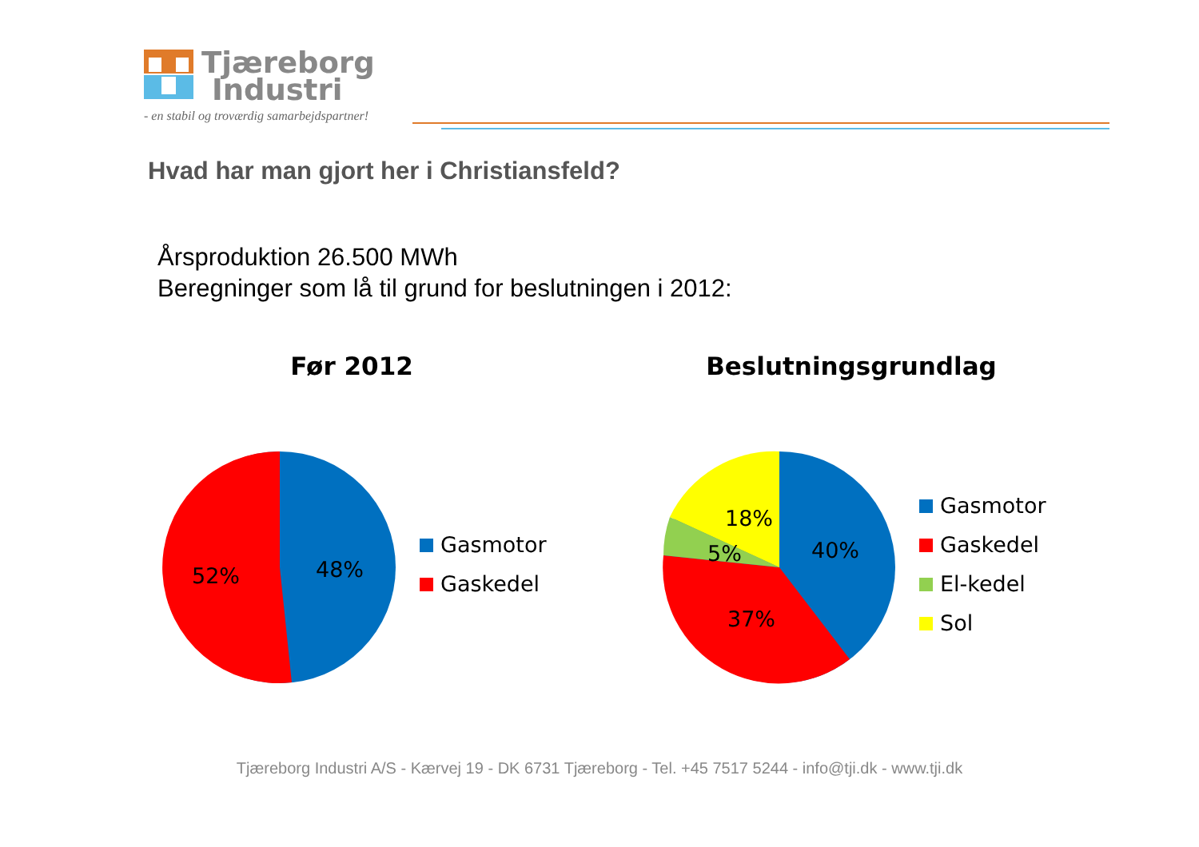Tjæreborg
Industri
- en stabil og troværdig samarbejdspartner!
Hvad har man gjort her i Christiansfeld?
Årsproduktion 26.500 MWh
Beregninger som lå til grund for beslutningen i 2012:
Før 2012
52%
48%
Gasmotor
Gaskedel
Beslutningsgrundlag
18%
5%
40%
37%
Gasmotor
Gaskedel
El-kedel
Sol
Tjæreborg Industri A/S - Kærvej 19 - DK 6731 Tjæreborg - Tel. +45 7517 5244 - info@tji.dk - www.tji.dk